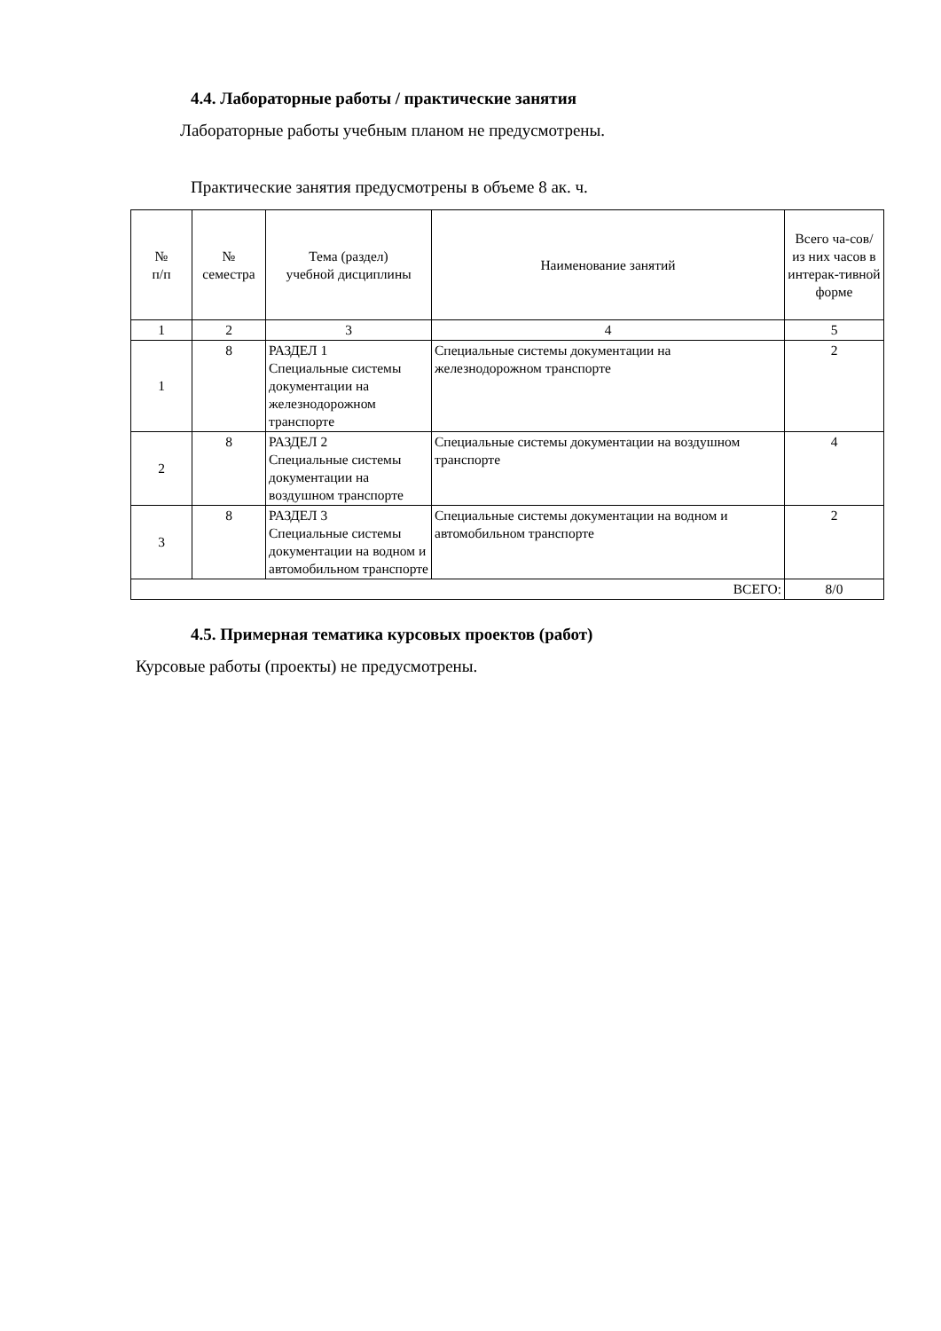4.4. Лабораторные работы / практические занятия
Лабораторные работы учебным планом не предусмотрены.
Практические занятия предусмотрены в объеме 8 ак. ч.
| № п/п | № семестра | Тема (раздел) учебной дисциплины | Наименование занятий | Всего ча-сов/ из них часов в интерак-тивной форме |
| --- | --- | --- | --- | --- |
| 1 | 2 | 3 | 4 | 5 |
| 1 | 8 | РАЗДЕЛ 1 Специальные системы документации на железнодорожном транспорте | Специальные системы документации на железнодорожном транспорте | 2 |
| 2 | 8 | РАЗДЕЛ 2 Специальные системы документации на воздушном транспорте | Специальные системы документации на воздушном транспорте | 4 |
| 3 | 8 | РАЗДЕЛ 3 Специальные системы документации на водном и автомобильном транспорте | Специальные системы документации на водном и автомобильном транспорте | 2 |
| ВСЕГО: | | | | 8/0 |
4.5. Примерная тематика курсовых проектов (работ)
Курсовые работы (проекты) не предусмотрены.